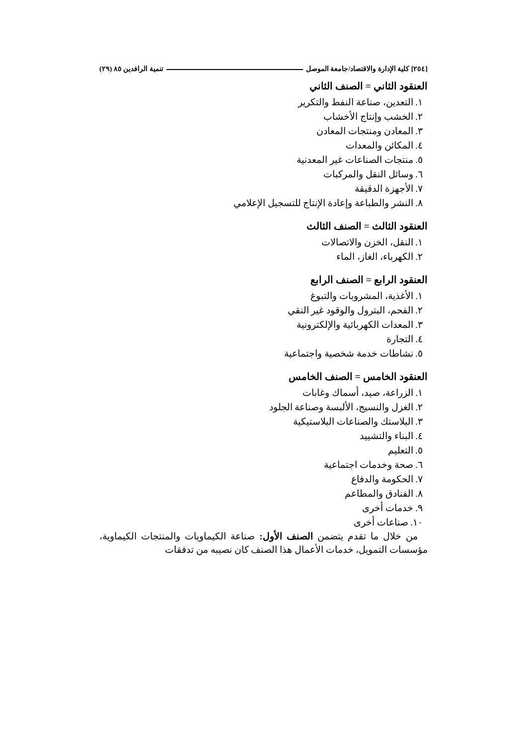[٢٥٤] كلية الإدارة والاقتصاد/جامعة الموصل تنمية الرافدين ٨٥ (٢٩)
العنقود الثاني = الصنف الثاني
١. التعدين، صناعة النفط والتكرير
٢. الخشب وإنتاج الأخشاب
٣. المعادن ومنتجات المعادن
٤. المكائن والمعدات
٥. منتجات الصناعات غير المعدنية
٦. وسائل النقل والمركبات
٧. الأجهزة الدقيقة
٨. النشر والطباعة وإعادة الإنتاج للتسجيل الإعلامي
العنقود الثالث = الصنف الثالث
١. النقل، الخزن والاتصالات
٢. الكهرباء، الغاز، الماء
العنقود الرابع = الصنف الرابع
١. الأغذية، المشروبات والتبوغ
٢. الفحم، البترول والوقود غير النقي
٣. المعدات الكهربائية والإلكترونية
٤. التجارة
٥. نشاطات خدمة شخصية واجتماعية
العنقود الخامس = الصنف الخامس
١. الزراعة، صيد، أسماك وغابات
٢. الغزل والنسيج، الألبسة وصناعة الجلود
٣. البلاستك والصناعات البلاستيكية
٤. البناء والتشييد
٥. التعليم
٦. صحة وخدمات اجتماعية
٧. الحكومة والدفاع
٨. الفنادق والمطاعم
٩. خدمات أخرى
١٠. صناعات أخرى
من خلال ما تقدم يتضمن الصنف الأول: صناعة الكيماويات والمنتجات الكيماوية، مؤسسات التمويل، خدمات الأعمال هذا الصنف كان نصيبه من تدفقات